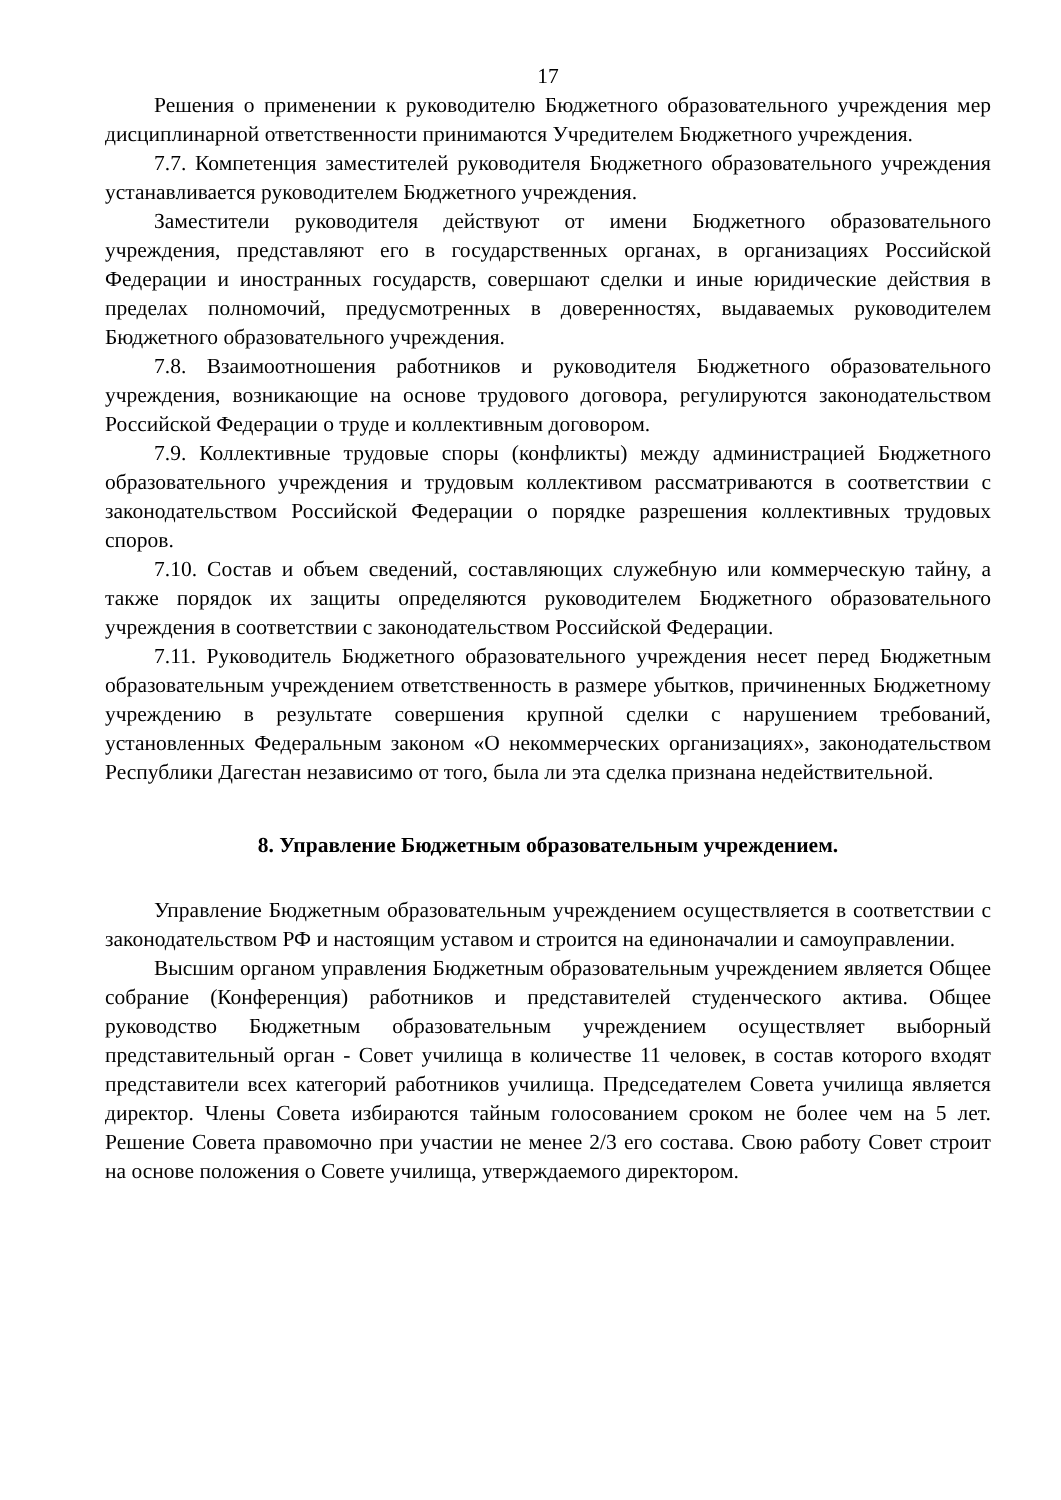17
Решения о применении к руководителю Бюджетного образовательного учреждения мер дисциплинарной ответственности принимаются Учредителем Бюджетного учреждения.
7.7. Компетенция заместителей руководителя Бюджетного образовательного учреждения устанавливается руководителем Бюджетного учреждения.
Заместители руководителя действуют от имени Бюджетного образовательного учреждения, представляют его в государственных органах, в организациях Российской Федерации и иностранных государств, совершают сделки и иные юридические действия в пределах полномочий, предусмотренных в доверенностях, выдаваемых руководителем Бюджетного образовательного учреждения.
7.8. Взаимоотношения работников и руководителя Бюджетного образовательного учреждения, возникающие на основе трудового договора, регулируются законодательством Российской Федерации о труде и коллективным договором.
7.9. Коллективные трудовые споры (конфликты) между администрацией Бюджетного образовательного учреждения и трудовым коллективом рассматриваются в соответствии с законодательством Российской Федерации о порядке разрешения коллективных трудовых споров.
7.10. Состав и объем сведений, составляющих служебную или коммерческую тайну, а также порядок их защиты определяются руководителем Бюджетного образовательного учреждения в соответствии с законодательством Российской Федерации.
7.11. Руководитель Бюджетного образовательного учреждения несет перед Бюджетным образовательным учреждением ответственность в размере убытков, причиненных Бюджетному учреждению в результате совершения крупной сделки с нарушением требований, установленных Федеральным законом «О некоммерческих организациях», законодательством Республики Дагестан независимо от того, была ли эта сделка признана недействительной.
8. Управление Бюджетным образовательным учреждением.
Управление Бюджетным образовательным учреждением осуществляется в соответствии с законодательством РФ и настоящим уставом и строится на единоначалии и самоуправлении.
Высшим органом управления Бюджетным образовательным учреждением является Общее собрание (Конференция) работников и представителей студенческого актива. Общее руководство Бюджетным образовательным учреждением осуществляет выборный представительный орган - Совет училища в количестве 11 человек, в состав которого входят представители всех категорий работников училища. Председателем Совета училища является директор. Члены Совета избираются тайным голосованием сроком не более чем на 5 лет. Решение Совета правомочно при участии не менее 2/3 его состава. Свою работу Совет строит на основе положения о Совете училища, утверждаемого директором.